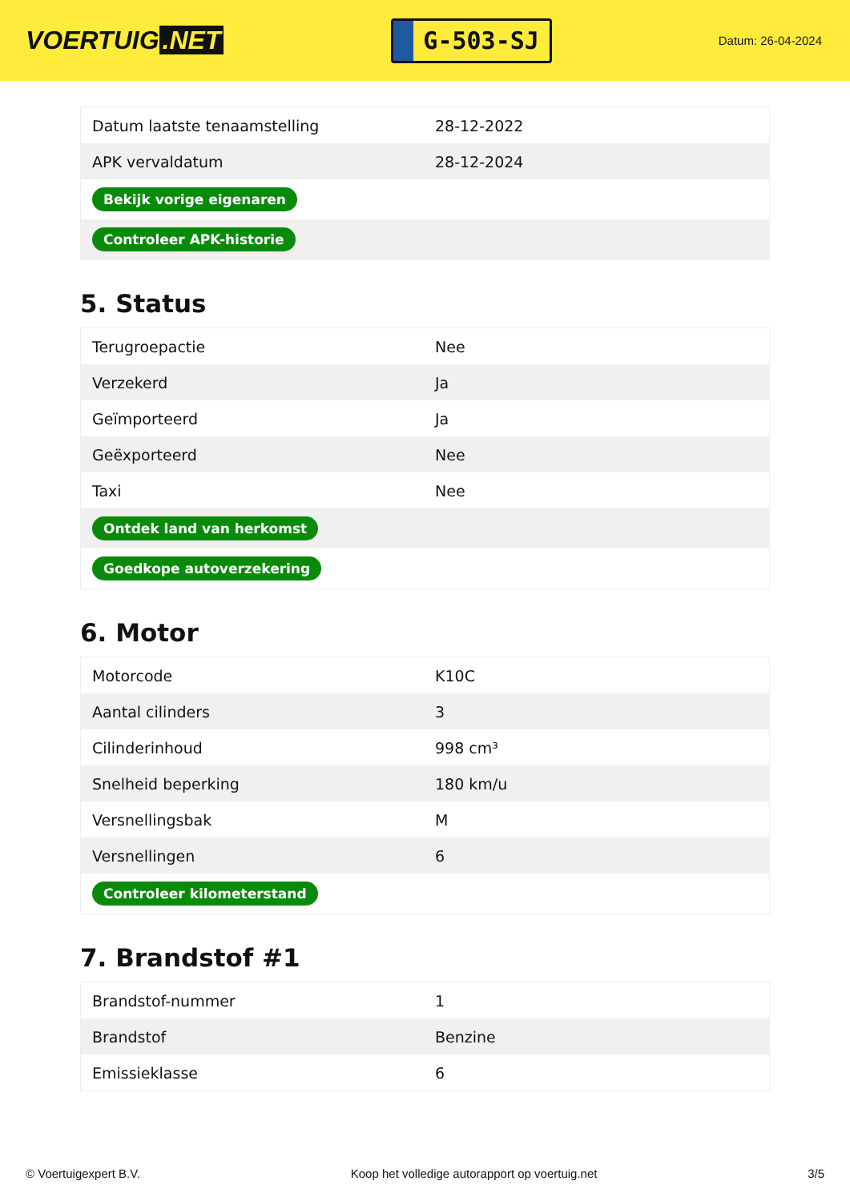VOERTUIG.NET
G-503-SJ
Datum: 26-04-2024
| Datum laatste tenaamstelling | 28-12-2022 |
| APK vervaldatum | 28-12-2024 |
| Bekijk vorige eigenaren | |
| Controleer APK-historie | |
5. Status
| Terugroepactie | Nee |
| Verzekerd | Ja |
| Geïmporteerd | Ja |
| Geëxporteerd | Nee |
| Taxi | Nee |
| Ontdek land van herkomst | |
| Goedkope autoverzekering | |
6. Motor
| Motorcode | K10C |
| Aantal cilinders | 3 |
| Cilinderinhoud | 998 cm³ |
| Snelheid beperking | 180 km/u |
| Versnellingsbak | M |
| Versnellingen | 6 |
| Controleer kilometerstand | |
7. Brandstof #1
| Brandstof-nummer | 1 |
| Brandstof | Benzine |
| Emissieklasse | 6 |
© Voertuigexpert B.V. Koop het volledige autorapport op voertuig.net 3/5